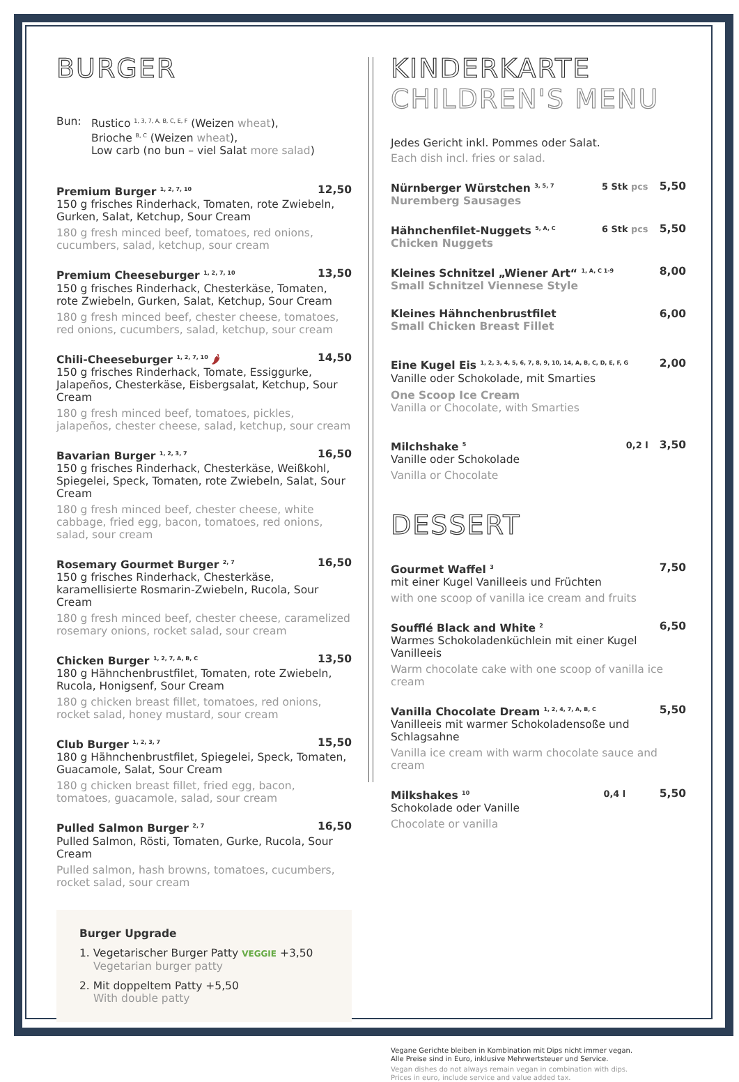BURGER
Bun: Rustico <sup>1, 3, 7, A, B, C, E, F</sup> (Weizen wheat),
Brioche <sup>B, C</sup> (Weizen wheat),
Low carb (no bun – viel Salat more salad)
Premium Burger <sup>1, 2, 7, 10</sup> 12,50
150 g frisches Rinderhack, Tomaten, rote Zwiebeln, Gurken, Salat, Ketchup, Sour Cream
180 g fresh minced beef, tomatoes, red onions, cucumbers, salad, ketchup, sour cream
Premium Cheeseburger <sup>1, 2, 7, 10</sup> 13,50
150 g frisches Rinderhack, Chesterkäse, Tomaten, rote Zwiebeln, Gurken, Salat, Ketchup, Sour Cream
180 g fresh minced beef, chester cheese, tomatoes, red onions, cucumbers, salad, ketchup, sour cream
Chili-Cheeseburger <sup>1, 2, 7, 10</sup> 🌶 14,50
150 g frisches Rinderhack, Tomate, Essiggurke, Jalapeños, Chesterkäse, Eisbergsalat, Ketchup, Sour Cream
180 g fresh minced beef, tomatoes, pickles, jalapeños, chester cheese, salad, ketchup, sour cream
Bavarian Burger <sup>1, 2, 3, 7</sup> 16,50
150 g frisches Rinderhack, Chesterkäse, Weißkohl, Spiegelei, Speck, Tomaten, rote Zwiebeln, Salat, Sour Cream
180 g fresh minced beef, chester cheese, white cabbage, fried egg, bacon, tomatoes, red onions, salad, sour cream
Rosemary Gourmet Burger <sup>2, 7</sup> 16,50
150 g frisches Rinderhack, Chesterkäse, karamellisierte Rosmarin-Zwiebeln, Rucola, Sour Cream
180 g fresh minced beef, chester cheese, caramelized rosemary onions, rocket salad, sour cream
Chicken Burger <sup>1, 2, 7, A, B, C</sup> 13,50
180 g Hähnchenbrustfilet, Tomaten, rote Zwiebeln, Rucola, Honigsenf, Sour Cream
180 g chicken breast fillet, tomatoes, red onions, rocket salad, honey mustard, sour cream
Club Burger <sup>1, 2, 3, 7</sup> 15,50
180 g Hähnchenbrustfilet, Spiegelei, Speck, Tomaten, Guacamole, Salat, Sour Cream
180 g chicken breast fillet, fried egg, bacon, tomatoes, guacamole, salad, sour cream
Pulled Salmon Burger <sup>2, 7</sup> 16,50
Pulled Salmon, Rösti, Tomaten, Gurke, Rucola, Sour Cream
Pulled salmon, hash browns, tomatoes, cucumbers, rocket salad, sour cream
Burger Upgrade
1. Vegetarischer Burger Patty VEGGIE +3,50
Vegetarian burger patty
2. Mit doppeltem Patty +5,50
With double patty
KINDERKARTE
CHILDREN'S MENU
Jedes Gericht inkl. Pommes oder Salat.
Each dish incl. fries or salad.
Nürnberger Würstchen <sup>3, 5, 7</sup> 5 Stk pcs 5,50
Nuremberg Sausages
Hähnchenfilet-Nuggets <sup>5, A, C</sup> 6 Stk pcs 5,50
Chicken Nuggets
Kleines Schnitzel „Wiener Art“ <sup>1, A, C 1-9</sup> 8,00
Small Schnitzel Viennese Style
Kleines Hähnchenbrustfilet 6,00
Small Chicken Breast Fillet
Eine Kugel Eis <sup>1, 2, 3, 4, 5, 6, 7, 8, 9, 10, 14, A, B, C, D, E, F, G</sup> 2,00
Vanille oder Schokolade, mit Smarties
One Scoop Ice Cream
Vanilla or Chocolate, with Smarties
Milchshake <sup>5</sup> 0,2 l 3,50
Vanille oder Schokolade
Vanilla or Chocolate
DESSERT
Gourmet Waffel <sup>3</sup> 7,50
mit einer Kugel Vanilleeis und Früchten
with one scoop of vanilla ice cream and fruits
Soufflé Black and White <sup>2</sup> 6,50
Warmes Schokoladenküchlein mit einer Kugel Vanilleeis
Warm chocolate cake with one scoop of vanilla ice cream
Vanilla Chocolate Dream <sup>1, 2, 4, 7, A, B, C</sup> 5,50
Vanilleeis mit warmer Schokoladensoße und Schlagsahne
Vanilla ice cream with warm chocolate sauce and cream
Milkshakes <sup>10</sup> 0,4 l 5,50
Schokolade oder Vanille
Chocolate or vanilla
Vegane Gerichte bleiben in Kombination mit Dips nicht immer vegan.
Alle Preise sind in Euro, inklusive Mehrwertsteuer und Service.
Vegan dishes do not always remain vegan in combination with dips.
Prices in euro, include service and value added tax.